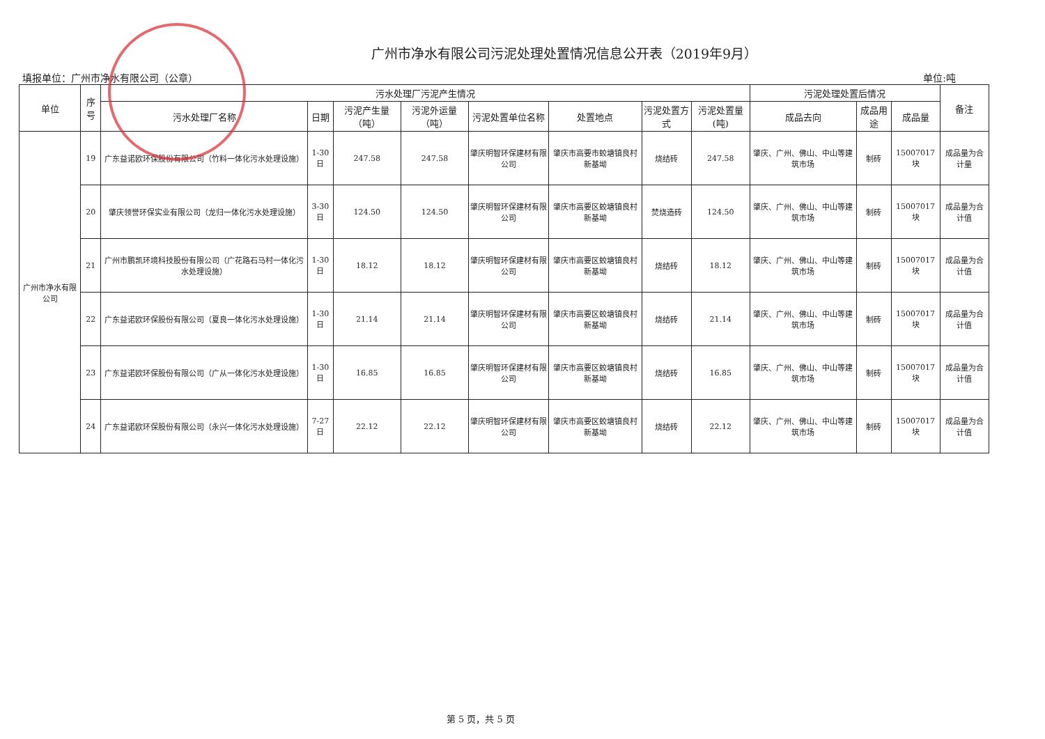广州市净水有限公司污泥处理处置情况信息公开表（2019年9月）
填报单位：广州市净水有限公司（公章） 单位:吨
| 单位 | 序号 | 污水处理厂污泥产生情况 | | | | | | | | 污泥处理处置后情况 | | | 备注 |
| --- | --- | --- | --- | --- | --- | --- | --- | --- | --- | --- | --- | --- | --- |
| | | 污水处理厂名称 | 日期 | 污泥产生量（吨） | 污泥外运量（吨） | 污泥处置单位名称 | 处置地点 | 污泥处置方式 | 污泥处置量(吨) | 成品去向 | 成品用途 | 成品量 | |
| 广州市净水有限公司 | 19 | 广东益诺欧环保股份有限公司（竹料一体化污水处理设施） | 1-30日 | 247.58 | 247.58 | 肇庆明智环保建材有限公司 | 肇庆市高要市蛟塘镇良村新基坳 | 烧结砖 | 247.58 | 肇庆、广州、佛山、中山等建筑市场 | 制砖 | 15007017块 | 成品量为合计量 |
| | 20 | 肇庆领誉环保实业有限公司（龙归一体化污水处理设施） | 3-30日 | 124.50 | 124.50 | 肇庆明智环保建材有限公司 | 肇庆市高要区蛟塘镇良村新基坳 | 焚烧造砖 | 124.50 | 肇庆、广州、佛山、中山等建筑市场 | 制砖 | 15007017块 | 成品量为合计值 |
| | 21 | 广州市鹏凯环境科技股份有限公司（广花路石马村一体化污水处理设施） | 1-30日 | 18.12 | 18.12 | 肇庆明智环保建材有限公司 | 肇庆市高要区蛟塘镇良村新基坳 | 烧结砖 | 18.12 | 肇庆、广州、佛山、中山等建筑市场 | 制砖 | 15007017块 | 成品量为合计值 |
| | 22 | 广东益诺欧环保股份有限公司（夏良一体化污水处理设施） | 1-30日 | 21.14 | 21.14 | 肇庆明智环保建材有限公司 | 肇庆市高要区蛟塘镇良村新基坳 | 烧结砖 | 21.14 | 肇庆、广州、佛山、中山等建筑市场 | 制砖 | 15007017块 | 成品量为合计值 |
| | 23 | 广东益诺欧环保股份有限公司（广从一体化污水处理设施） | 1-30日 | 16.85 | 16.85 | 肇庆明智环保建材有限公司 | 肇庆市高要区蛟塘镇良村新基坳 | 烧结砖 | 16.85 | 肇庆、广州、佛山、中山等建筑市场 | 制砖 | 15007017块 | 成品量为合计值 |
| | 24 | 广东益诺欧环保股份有限公司（永兴一体化污水处理设施） | 7-27日 | 22.12 | 22.12 | 肇庆明智环保建材有限公司 | 肇庆市高要区蛟塘镇良村新基坳 | 烧结砖 | 22.12 | 肇庆、广州、佛山、中山等建筑市场 | 制砖 | 15007017块 | 成品量为合计值 |
第 5 页，共 5 页